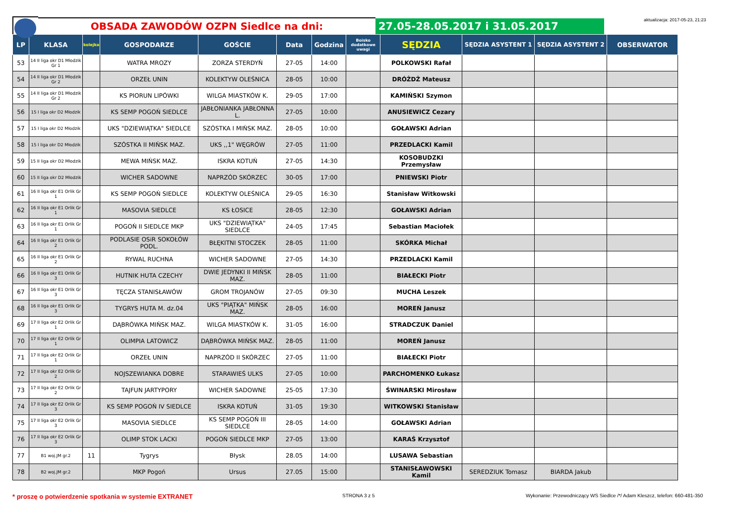OBSADA ZAWODÓW OZPN Siedlce na dni:
27.05-28.05.2017 i 31.05.2017
aktualizacja: 2017-05-23, 21:23
| LP | KLASA | kolejka | GOSPODARZE | GOŚCIE | Data | Godzina | Boisko dodatkowe uwagi | SĘDZIA | SĘDZIA ASYSTENT 1 | SĘDZIA ASYSTENT 2 | OBSERWATOR |
| --- | --- | --- | --- | --- | --- | --- | --- | --- | --- | --- | --- |
| 53 | 14 II liga okr D1 Młodzik Gr 1 | | WATRA MROZY | ZORZA STERDYŃ | 27-05 | 14:00 | | POLKOWSKI Rafał | | | |
| 54 | 14 II liga okr D1 Młodzik Gr 2 | | ORZEŁ UNIN | KOLEKTYW OLEŚNICA | 28-05 | 10:00 | | DRÓŻDŻ Mateusz | | | |
| 55 | 14 II liga okr D1 Młodzik Gr 2 | | KS PIORUN LIPÓWKI | WILGA MIASTKÓW K. | 29-05 | 17:00 | | KAMIŃSKI Szymon | | | |
| 56 | 15 I liga okr D2 Młodzik | | KS SEMP POGOŃ SIEDLCE | JABŁONIANKA JABŁONNA L. | 27-05 | 10:00 | | ANUSIEWICZ Cezary | | | |
| 57 | 15 I liga okr D2 Młodzik | | UKS "DZIEWIĄTKA" SIEDLCE | SZÓSTKA I MIŃSK MAZ. | 28-05 | 10:00 | | GOŁAWSKI Adrian | | | |
| 58 | 15 I liga okr D2 Młodzik | | SZÓSTKA II MIŃSK MAZ. | UKS ,,1" WĘGRÓW | 27-05 | 11:00 | | PRZEDLACKI Kamil | | | |
| 59 | 15 II liga okr D2 Młodzik | | MEWA MIŃSK MAZ. | ISKRA KOTUŃ | 27-05 | 14:30 | | KOSOBUDZKI Przemysław | | | |
| 60 | 15 II liga okr D2 Młodzik | | WICHER SADOWNE | NAPRZÓD SKÓRZEC | 30-05 | 17:00 | | PNIEWSKI Piotr | | | |
| 61 | 16 II liga okr E1 Orlik Gr 1 | | KS SEMP POGOŃ SIEDLCE | KOLEKTYW OLEŚNICA | 29-05 | 16:30 | | Stanisław Witkowski | | | |
| 62 | 16 II liga okr E1 Orlik Gr 1 | | MASOVIA SIEDLCE | KS ŁOSICE | 28-05 | 12:30 | | GOŁAWSKI Adrian | | | |
| 63 | 16 II liga okr E1 Orlik Gr 1 | | POGOŃ II SIEDLCE MKP | UKS "DZIEWIĄTKA" SIEDLCE | 24-05 | 17:45 | | Sebastian Maciołek | | | |
| 64 | 16 II liga okr E1 Orlik Gr 2 | | PODLASIE OSiR SOKOŁÓW PODL. | BŁĘKITNI STOCZEK | 28-05 | 11:00 | | SKÓRKA Michał | | | |
| 65 | 16 II liga okr E1 Orlik Gr 2 | | RYWAL RUCHNA | WICHER SADOWNE | 27-05 | 14:30 | | PRZEDLACKI Kamil | | | |
| 66 | 16 II liga okr E1 Orlik Gr 3 | | HUTNIK HUTA CZECHY | DWIE JEDYNKI II MIŃSK MAZ. | 28-05 | 11:00 | | BIAŁECKI Piotr | | | |
| 67 | 16 II liga okr E1 Orlik Gr 3 | | TĘCZA STANISŁAWÓW | GROM TROJANÓW | 27-05 | 09:30 | | MUCHA Leszek | | | |
| 68 | 16 II liga okr E1 Orlik Gr 3 | | TYGRYS HUTA M. dz.04 | UKS "PIĄTKA" MIŃSK MAZ. | 28-05 | 16:00 | | MOREŃ Janusz | | | |
| 69 | 17 II liga okr E2 Orlik Gr 1 | | DĄBRÓWKA MIŃSK MAZ. | WILGA MIASTKÓW K. | 31-05 | 16:00 | | STRADCZUK Daniel | | | |
| 70 | 17 II liga okr E2 Orlik Gr 1 | | OLIMPIA LATOWICZ | DĄBRÓWKA MIŃSK MAZ. | 28-05 | 11:00 | | MOREŃ Janusz | | | |
| 71 | 17 II liga okr E2 Orlik Gr 1 | | ORZEŁ UNIN | NAPRZÓD II SKÓRZEC | 27-05 | 11:00 | | BIAŁECKI Piotr | | | |
| 72 | 17 II liga okr E2 Orlik Gr 2 | | NOJSZEWIANKA DOBRE | STARAWIEŚ ULKS | 27-05 | 10:00 | | PARCHOMENKO Łukasz | | | |
| 73 | 17 II liga okr E2 Orlik Gr 2 | | TAJFUN JARTYPORY | WICHER SADOWNE | 25-05 | 17:30 | | ŚWINARSKI Mirosław | | | |
| 74 | 17 II liga okr E2 Orlik Gr 3 | | KS SEMP POGOŃ IV SIEDLCE | ISKRA KOTUŃ | 31-05 | 19:30 | | WITKOWSKI Stanisław | | | |
| 75 | 17 II liga okr E2 Orlik Gr 3 | | MASOVIA SIEDLCE | KS SEMP POGOŃ III SIEDLCE | 28-05 | 14:00 | | GOŁAWSKI Adrian | | | |
| 76 | 17 II liga okr E2 Orlik Gr 3 | | OLIMP STOK LACKI | POGOŃ SIEDLCE MKP | 27-05 | 13:00 | | KARAŚ Krzysztof | | | |
| 77 | B1 woj.JM gr.2 | 11 | Tygrys | Błysk | 28.05 | 14:00 | | LUSAWA Sebastian | | | |
| 78 | B2 woj.JM gr.2 | | MKP Pogoń | Ursus | 27.05 | 15:00 | | STANISŁAWOWSKI Kamil | SEREDZIUK Tomasz | BIARDA Jakub | |
* proszę o potwierdzenie spotkania w systemie EXTRANET
STRONA 3 z 5 Wykonanie: Przewodniczący WS Siedlce /*/ Adam Kleszcz, telefon: 660-481-350